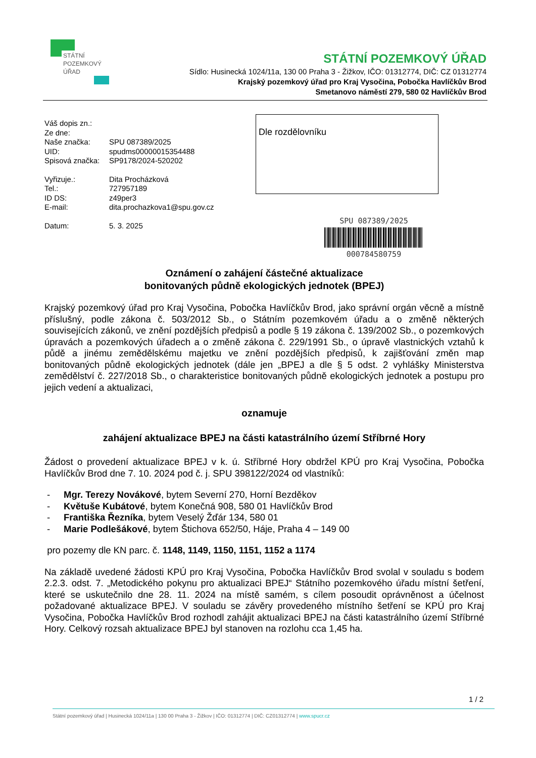STÁTNÍ
POZEMKOVÝ
ÚŘAD
STÁTNÍ POZEMKOVÝ ÚŘAD
Sídlo: Husinecká 1024/11a, 130 00 Praha 3 - Žižkov, IČO: 01312774, DIČ: CZ 01312774
Krajský pozemkový úřad pro Kraj Vysočina, Pobočka Havlíčkův Brod
Smetanovo náměstí 279, 580 02 Havlíčkův Brod
| Váš dopis zn.: | |
| Ze dne: | |
| Naše značka: | SPU 087389/2025 |
| UID: | spudms00000015354488 |
| Spisová značka: | SP9178/2024-520202 |
| Vyřizuje.: | Dita Procházková |
| Tel.: | 727957189 |
| ID DS: | z49per3 |
| E-mail: | dita.prochazkova1@spu.gov.cz |
| Datum: | 5. 3. 2025 |
Dle rozdělovníku
SPU 087389/2025
000784580759
Oznámení o zahájení částečné aktualizace
bonitovaných půdně ekologických jednotek (BPEJ)
Krajský pozemkový úřad pro Kraj Vysočina, Pobočka Havlíčkův Brod, jako správní orgán věcně a místně příslušný, podle zákona č. 503/2012 Sb., o Státním pozemkovém úřadu a o změně některých souvisejících zákonů, ve znění pozdějších předpisů a podle § 19 zákona č. 139/2002 Sb., o pozemkových úpravách a pozemkových úřadech a o změně zákona č. 229/1991 Sb., o úpravě vlastnických vztahů k půdě a jinému zemědělskému majetku ve znění pozdějších předpisů, k zajišťování změn map bonitovaných půdně ekologických jednotek (dále jen „BPEJ a dle § 5 odst. 2 vyhlášky Ministerstva zemědělství č. 227/2018 Sb., o charakteristice bonitovaných půdně ekologických jednotek a postupu pro jejich vedení a aktualizaci,
oznamuje
zahájení aktualizace BPEJ na části katastrálního území Stříbrné Hory
Žádost o provedení aktualizace BPEJ v k. ú. Stříbrné Hory obdržel KPÚ pro Kraj Vysočina, Pobočka Havlíčkův Brod dne 7. 10. 2024 pod č. j. SPU 398122/2024 od vlastníků:
- Mgr. Terezy Novákové, bytem Severní 270, Horní Bezděkov
- Květuše Kubátové, bytem Konečná 908, 580 01 Havlíčkův Brod
- Františka Řezníka, bytem Veselý Žďár 134, 580 01
- Marie Podlešákové, bytem Štichova 652/50, Háje, Praha 4 – 149 00
pro pozemy dle KN parc. č. 1148, 1149, 1150, 1151, 1152 a 1174
Na základě uvedené žádosti KPÚ pro Kraj Vysočina, Pobočka Havlíčkův Brod svolal v souladu s bodem 2.2.3. odst. 7. „Metodického pokynu pro aktualizaci BPEJ“ Státního pozemkového úřadu místní šetření, které se uskutečnilo dne 28. 11. 2024 na místě samém, s cílem posoudit oprávněnost a účelnost požadované aktualizace BPEJ. V souladu se závěry provedeného místního šetření se KPÚ pro Kraj Vysočina, Pobočka Havlíčkův Brod rozhodl zahájit aktualizaci BPEJ na části katastrálního území Stříbrné Hory. Celkový rozsah aktualizace BPEJ byl stanoven na rozlohu cca 1,45 ha.
1 / 2
Státní pozemkový úřad | Husinecká 1024/11a | 130 00 Praha 3 - Žižkov | IČO: 01312774 | DIČ: CZ01312774 | www.spucr.cz